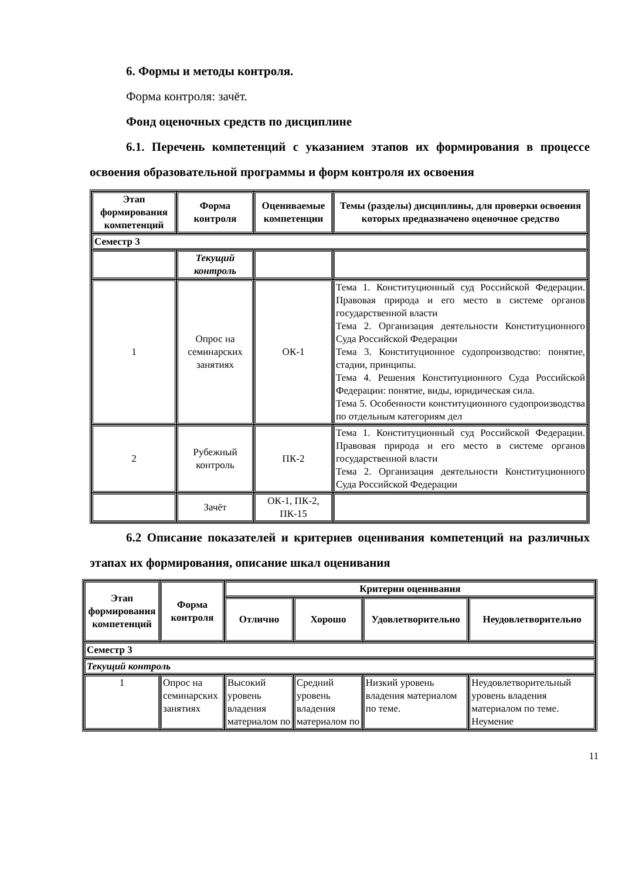6. Формы и методы контроля.
Форма контроля: зачёт.
Фонд оценочных средств по дисциплине
6.1. Перечень компетенций с указанием этапов их формирования в процессе освоения образовательной программы и форм контроля их освоения
| Этап формирования компетенций | Форма контроля | Оцениваемые компетенции | Темы (разделы) дисциплины, для проверки освоения которых предназначено оценочное средство |
| --- | --- | --- | --- |
| Семестр 3 | | | |
| | Текущий контроль | | |
| 1 | Опрос на семинарских занятиях | ОК-1 | Тема 1. Конституционный суд Российской Федерации. Правовая природа и его место в системе органов государственной власти Тема 2. Организация деятельности Конституционного Суда Российской Федерации Тема 3. Конституционное судопроизводство: понятие, стадии, принципы. Тема 4. Решения Конституционного Суда Российской Федерации: понятие, виды, юридическая сила. Тема 5. Особенности конституционного судопроизводства по отдельным категориям дел |
| 2 | Рубежный контроль | ПК-2 | Тема 1. Конституционный суд Российской Федерации. Правовая природа и его место в системе органов государственной власти Тема 2. Организация деятельности Конституционного Суда Российской Федерации |
| | Зачёт | ОК-1, ПК-2, ПК-15 | |
6.2 Описание показателей и критериев оценивания компетенций на различных этапах их формирования, описание шкал оценивания
| Этап формирования компетенций | Форма контроля | Критерии оценивания | | | |
| --- | --- | --- | --- | --- | --- |
| | | Отлично | Хорошо | Удовлетворительно | Неудовлетворительно |
| Семестр 3 | | | | | |
| Текущий контроль | | | | | |
| 1 | Опрос на семинарских занятиях | Высокий уровень владения материалом по | Средний уровень владения материалом по | Низкий уровень владения материалом по теме. | Неудовлетворительный уровень владения материалом по теме. Неумение |
11